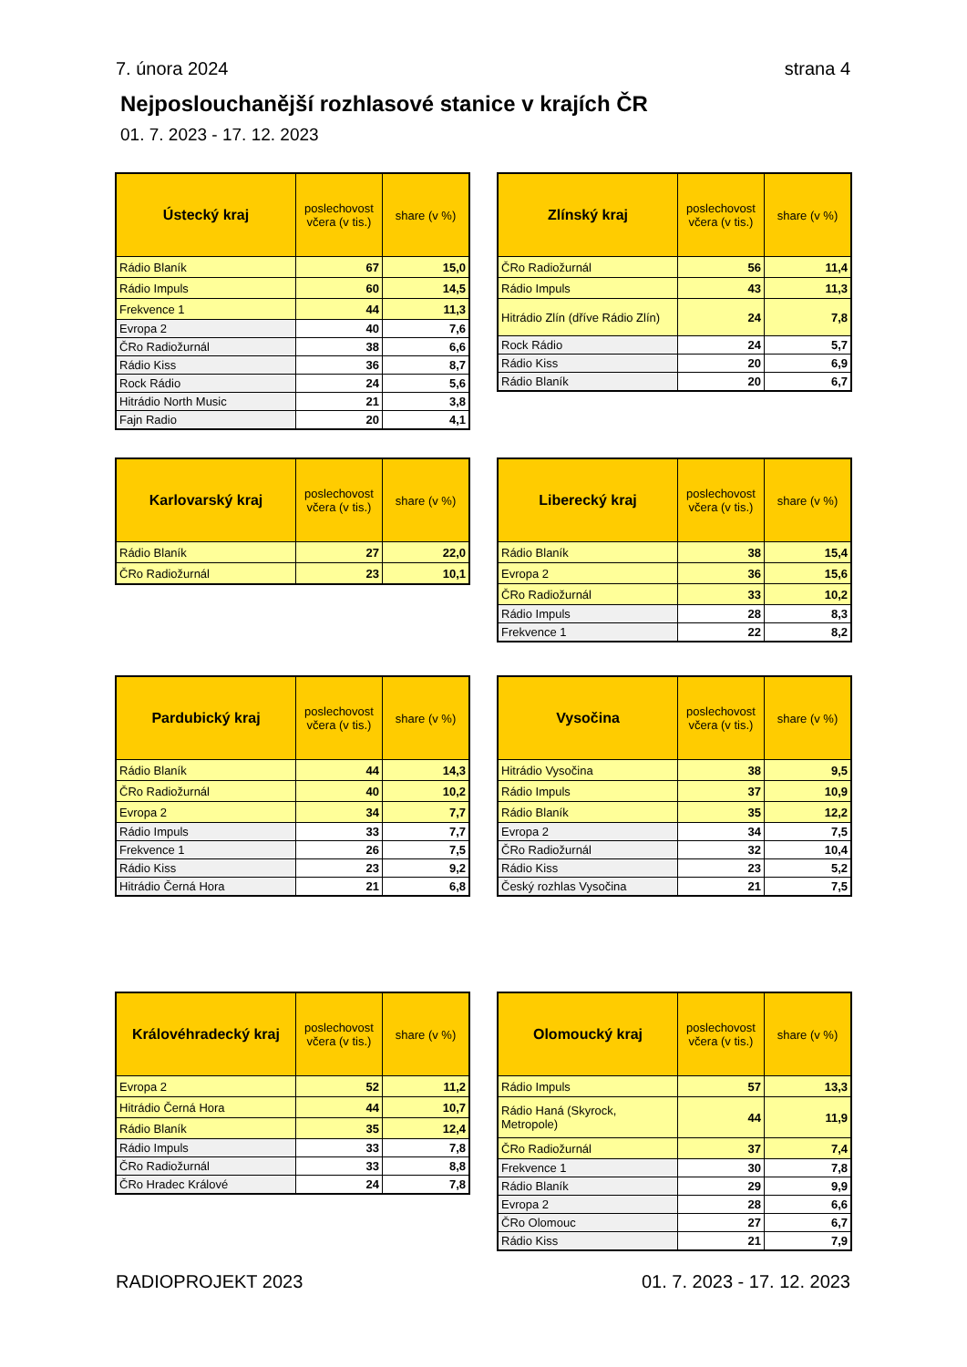7. února 2024 strana 4
Nejposlouchanější rozhlasové stanice v krajích ČR
01. 7. 2023 - 17. 12. 2023
| Ústecký kraj | poslechovost včera (v tis.) | share (v %) |
| --- | --- | --- |
| Rádio Blaník | 67 | 15,0 |
| Rádio Impuls | 60 | 14,5 |
| Frekvence 1 | 44 | 11,3 |
| Evropa 2 | 40 | 7,6 |
| ČRo Radiožurnál | 38 | 6,6 |
| Rádio Kiss | 36 | 8,7 |
| Rock Rádio | 24 | 5,6 |
| Hitrádio North Music | 21 | 3,8 |
| Fajn Radio | 20 | 4,1 |
| Zlínský kraj | poslechovost včera (v tis.) | share (v %) |
| --- | --- | --- |
| ČRo Radiožurnál | 56 | 11,4 |
| Rádio Impuls | 43 | 11,3 |
| Hitrádio Zlín (dříve Rádio Zlín) | 24 | 7,8 |
| Rock Rádio | 24 | 5,7 |
| Rádio Kiss | 20 | 6,9 |
| Rádio Blaník | 20 | 6,7 |
| Karlovarský kraj | poslechovost včera (v tis.) | share (v %) |
| --- | --- | --- |
| Rádio Blaník | 27 | 22,0 |
| ČRo Radiožurnál | 23 | 10,1 |
| Liberecký kraj | poslechovost včera (v tis.) | share (v %) |
| --- | --- | --- |
| Rádio Blaník | 38 | 15,4 |
| Evropa 2 | 36 | 15,6 |
| ČRo Radiožurnál | 33 | 10,2 |
| Rádio Impuls | 28 | 8,3 |
| Frekvence 1 | 22 | 8,2 |
| Pardubický kraj | poslechovost včera (v tis.) | share (v %) |
| --- | --- | --- |
| Rádio Blaník | 44 | 14,3 |
| ČRo Radiožurnál | 40 | 10,2 |
| Evropa 2 | 34 | 7,7 |
| Rádio Impuls | 33 | 7,7 |
| Frekvence 1 | 26 | 7,5 |
| Rádio Kiss | 23 | 9,2 |
| Hitrádio Černá Hora | 21 | 6,8 |
| Vysočina | poslechovost včera (v tis.) | share (v %) |
| --- | --- | --- |
| Hitrádio Vysočina | 38 | 9,5 |
| Rádio Impuls | 37 | 10,9 |
| Rádio Blaník | 35 | 12,2 |
| Evropa 2 | 34 | 7,5 |
| ČRo Radiožurnál | 32 | 10,4 |
| Rádio Kiss | 23 | 5,2 |
| Český rozhlas Vysočina | 21 | 7,5 |
| Královéhradecký kraj | poslechovost včera (v tis.) | share (v %) |
| --- | --- | --- |
| Evropa 2 | 52 | 11,2 |
| Hitrádio Černá Hora | 44 | 10,7 |
| Rádio Blaník | 35 | 12,4 |
| Rádio Impuls | 33 | 7,8 |
| ČRo Radiožurnál | 33 | 8,8 |
| ČRo Hradec Králové | 24 | 7,8 |
| Olomoucký kraj | poslechovost včera (v tis.) | share (v %) |
| --- | --- | --- |
| Rádio Impuls | 57 | 13,3 |
| Rádio Haná (Skyrock, Metropole) | 44 | 11,9 |
| ČRo Radiožurnál | 37 | 7,4 |
| Frekvence 1 | 30 | 7,8 |
| Rádio Blaník | 29 | 9,9 |
| Evropa 2 | 28 | 6,6 |
| ČRo Olomouc | 27 | 6,7 |
| Rádio Kiss | 21 | 7,9 |
RADIOPROJEKT 2023 01. 7. 2023 - 17. 12. 2023